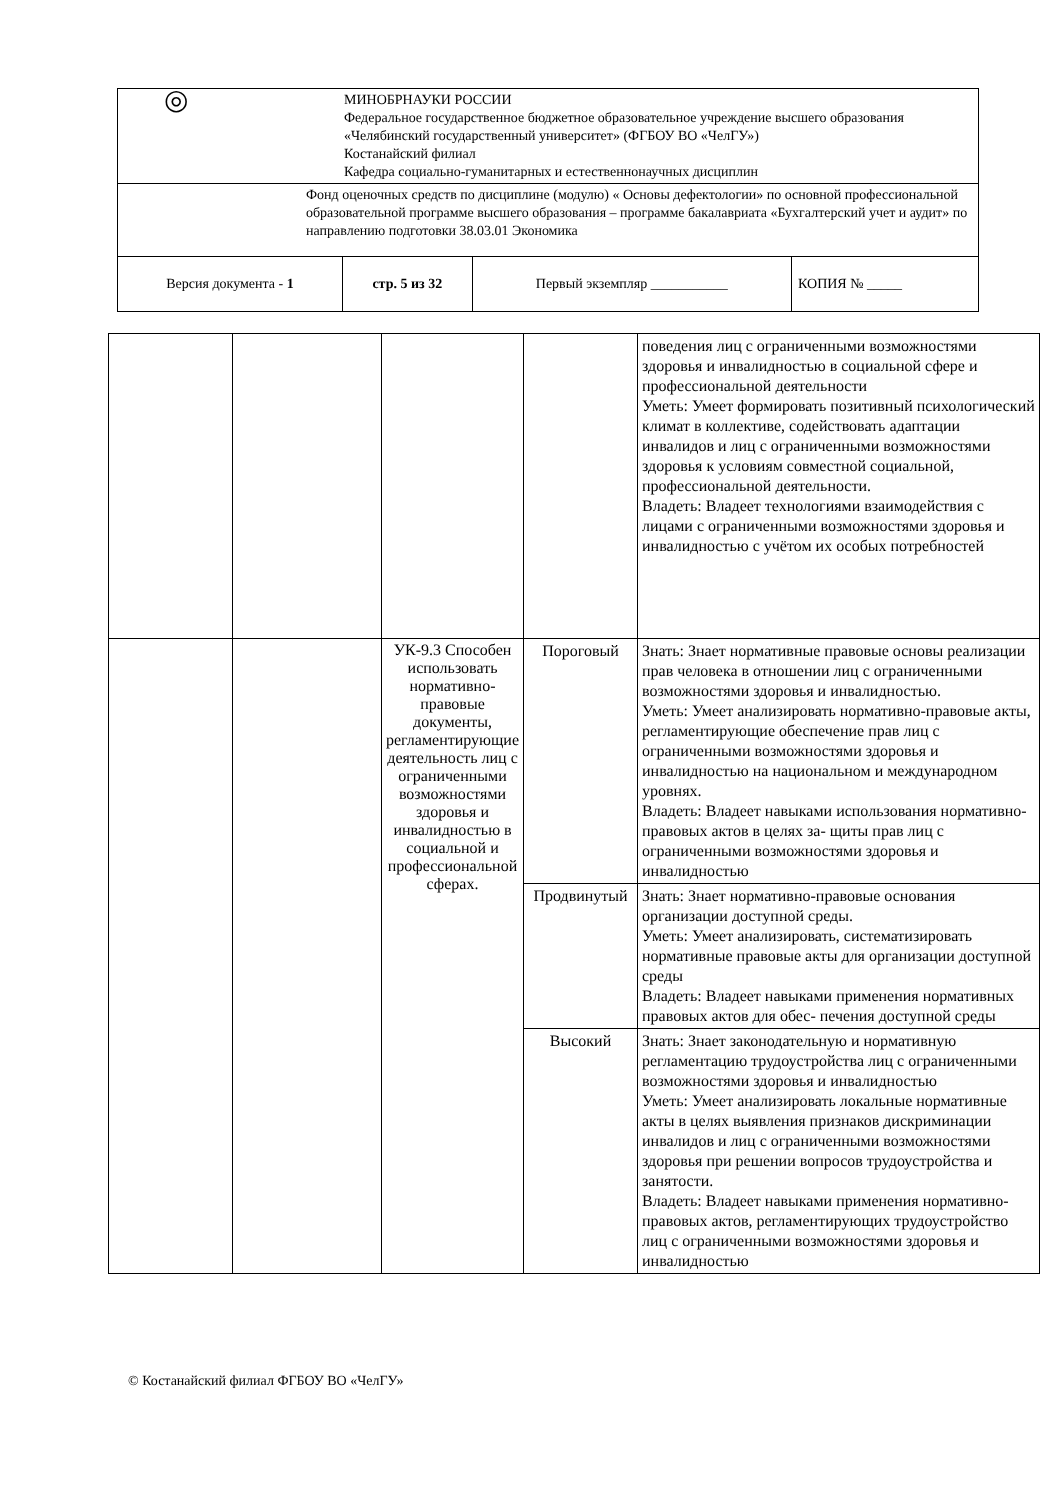| ◎ МИНОБРНАУКИ РОССИИ Федеральное государственное бюджетное образовательное учреждение высшего образования «Челябинский государственный университет» (ФГБОУ ВО «ЧелГУ») Костанайский филиал Кафедра социально-гуманитарных и естественнонаучных дисциплин | | | |
| Фонд оценочных средств по дисциплине (модулю) « Основы дефектологии» по основной профессиональной образовательной программе высшего образования – программе бакалавриата «Бухгалтерский учет и аудит» по направлению подготовки 38.03.01 Экономика | | | |
| Версия документа - 1 | стр. 5 из 32 | Первый экземпляр ___________ | КОПИЯ № _____ |
| | | | | поведения лиц с ограниченными возможностями здоровья и инвалидностью в социальной сфере и профессиональной деятельности Уметь: Умеет формировать позитивный психологический климат в коллективе, содействовать адаптации инвалидов и лиц с ограниченными возможностями здоровья к условиям совместной социальной, профессиональной деятельности. Владеть: Владеет технологиями взаимодействия с лицами с ограниченными возможностями здоровья и инвалидностью с учётом их особых потребностей |
| | | УК-9.3 Способен использовать нормативно-правовые документы, регламентирующие деятельность лиц с ограниченными возможностями здоровья и инвалидностью в социальной и профессиональной сферах. | Пороговый | Знать: Знает нормативные правовые основы реализации прав человека в отношении лиц с ограниченными возможностями здоровья и инвалидностью. Уметь: Умеет анализировать нормативно-правовые акты, регламентирующие обеспечение прав лиц с ограниченными возможностями здоровья и инвалидностью на национальном и международном уровнях. Владеть: Владеет навыками использования нормативно-правовых актов в целях за- щиты прав лиц с ограниченными возможностями здоровья и инвалидностью |
| | | | Продвинутый | Знать: Знает нормативно-правовые основания организации доступной среды. Уметь: Умеет анализировать, систематизировать нормативные правовые акты для организации доступной среды Владеть: Владеет навыками применения нормативных правовых актов для обес- печения доступной среды |
| | | | Высокий | Знать: Знает законодательную и нормативную регламентацию трудоустройства лиц с ограниченными возможностями здоровья и инвалидностью Уметь: Умеет анализировать локальные нормативные акты в целях выявления признаков дискриминации инвалидов и лиц с ограниченными возможностями здоровья при решении вопросов трудоустройства и занятости. Владеть: Владеет навыками применения нормативно-правовых актов, регламентирующих трудоустройство лиц с ограниченными возможностями здоровья и инвалидностью |
© Костанайский филиал ФГБОУ ВО «ЧелГУ»